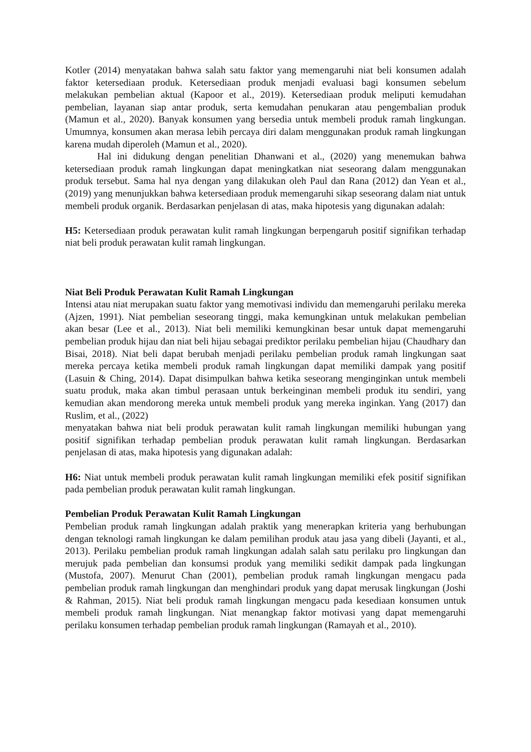Kotler (2014) menyatakan bahwa salah satu faktor yang memengaruhi niat beli konsumen adalah faktor ketersediaan produk. Ketersediaan produk menjadi evaluasi bagi konsumen sebelum melakukan pembelian aktual (Kapoor et al., 2019). Ketersediaan produk meliputi kemudahan pembelian, layanan siap antar produk, serta kemudahan penukaran atau pengembalian produk (Mamun et al., 2020). Banyak konsumen yang bersedia untuk membeli produk ramah lingkungan. Umumnya, konsumen akan merasa lebih percaya diri dalam menggunakan produk ramah lingkungan karena mudah diperoleh (Mamun et al., 2020).
Hal ini didukung dengan penelitian Dhanwani et al., (2020) yang menemukan bahwa ketersediaan produk ramah lingkungan dapat meningkatkan niat seseorang dalam menggunakan produk tersebut. Sama hal nya dengan yang dilakukan oleh Paul dan Rana (2012) dan Yean et al., (2019) yang menunjukkan bahwa ketersediaan produk memengaruhi sikap seseorang dalam niat untuk membeli produk organik. Berdasarkan penjelasan di atas, maka hipotesis yang digunakan adalah:
H5: Ketersediaan produk perawatan kulit ramah lingkungan berpengaruh positif signifikan terhadap niat beli produk perawatan kulit ramah lingkungan.
Niat Beli Produk Perawatan Kulit Ramah Lingkungan
Intensi atau niat merupakan suatu faktor yang memotivasi individu dan memengaruhi perilaku mereka (Ajzen, 1991). Niat pembelian seseorang tinggi, maka kemungkinan untuk melakukan pembelian akan besar (Lee et al., 2013). Niat beli memiliki kemungkinan besar untuk dapat memengaruhi pembelian produk hijau dan niat beli hijau sebagai prediktor perilaku pembelian hijau (Chaudhary dan Bisai, 2018). Niat beli dapat berubah menjadi perilaku pembelian produk ramah lingkungan saat mereka percaya ketika membeli produk ramah lingkungan dapat memiliki dampak yang positif (Lasuin & Ching, 2014). Dapat disimpulkan bahwa ketika seseorang menginginkan untuk membeli suatu produk, maka akan timbul perasaan untuk berkeinginan membeli produk itu sendiri, yang kemudian akan mendorong mereka untuk membeli produk yang mereka inginkan. Yang (2017) dan Ruslim, et al., (2022)
menyatakan bahwa niat beli produk perawatan kulit ramah lingkungan memiliki hubungan yang positif signifikan terhadap pembelian produk perawatan kulit ramah lingkungan. Berdasarkan penjelasan di atas, maka hipotesis yang digunakan adalah:
H6: Niat untuk membeli produk perawatan kulit ramah lingkungan memiliki efek positif signifikan pada pembelian produk perawatan kulit ramah lingkungan.
Pembelian Produk Perawatan Kulit Ramah Lingkungan
Pembelian produk ramah lingkungan adalah praktik yang menerapkan kriteria yang berhubungan dengan teknologi ramah lingkungan ke dalam pemilihan produk atau jasa yang dibeli (Jayanti, et al., 2013). Perilaku pembelian produk ramah lingkungan adalah salah satu perilaku pro lingkungan dan merujuk pada pembelian dan konsumsi produk yang memiliki sedikit dampak pada lingkungan (Mustofa, 2007). Menurut Chan (2001), pembelian produk ramah lingkungan mengacu pada pembelian produk ramah lingkungan dan menghindari produk yang dapat merusak lingkungan (Joshi & Rahman, 2015). Niat beli produk ramah lingkungan mengacu pada kesediaan konsumen untuk membeli produk ramah lingkungan. Niat menangkap faktor motivasi yang dapat memengaruhi perilaku konsumen terhadap pembelian produk ramah lingkungan (Ramayah et al., 2010).